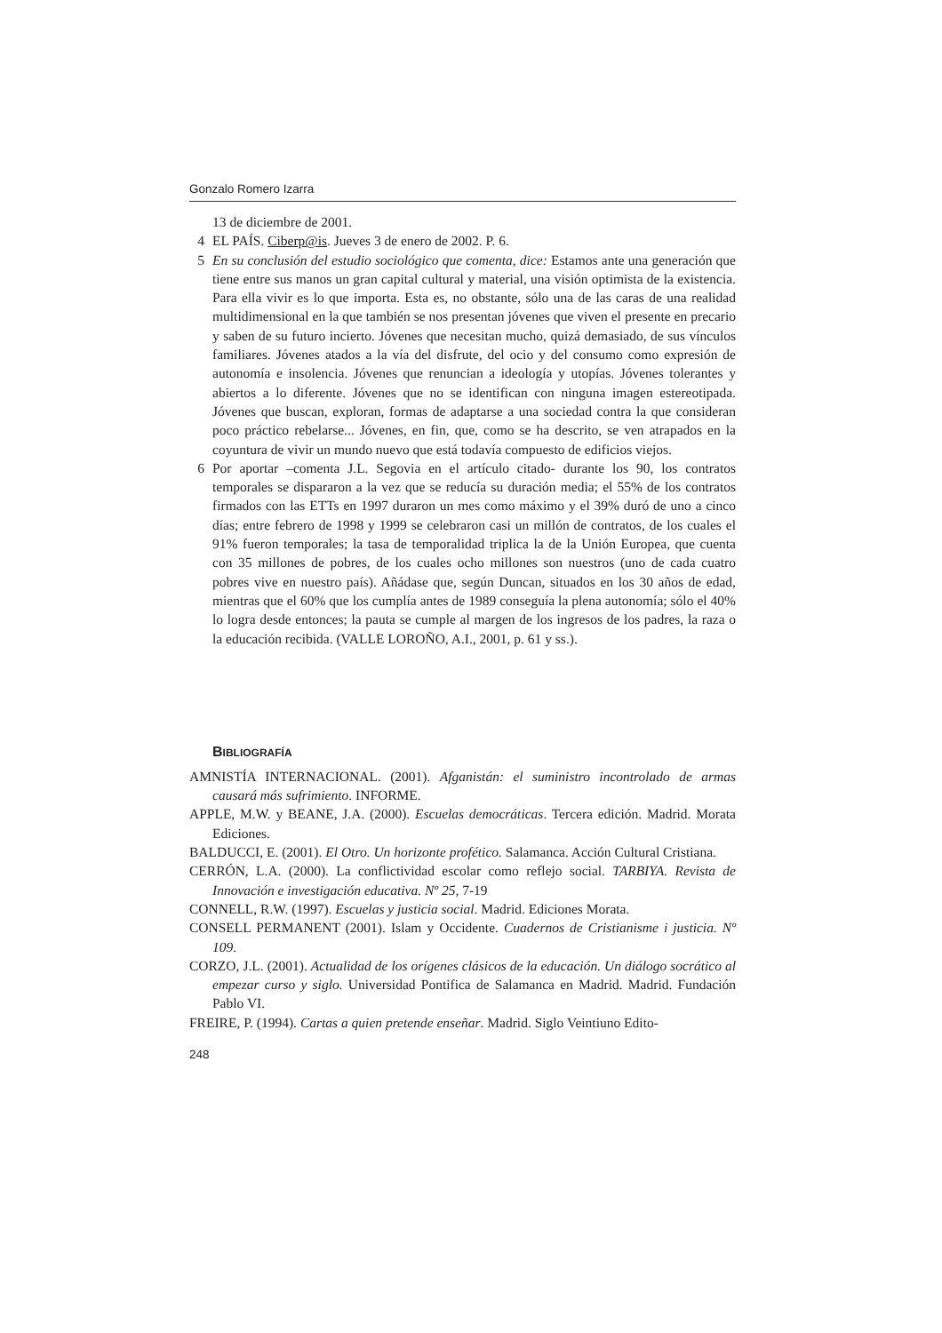Gonzalo Romero Izarra
13 de diciembre de 2001.
4 EL PAÍS. Ciberp@is. Jueves 3 de enero de 2002. P. 6.
5 En su conclusión del estudio sociológico que comenta, dice: Estamos ante una generación que tiene entre sus manos un gran capital cultural y material, una visión optimista de la existencia. Para ella vivir es lo que importa. Esta es, no obstante, sólo una de las caras de una realidad multidimensional en la que también se nos presentan jóvenes que viven el presente en precario y saben de su futuro incierto. Jóvenes que necesitan mucho, quizá demasiado, de sus vínculos familiares. Jóvenes atados a la vía del disfrute, del ocio y del consumo como expresión de autonomía e insolencia. Jóvenes que renuncian a ideología y utopías. Jóvenes tolerantes y abiertos a lo diferente. Jóvenes que no se identifican con ninguna imagen estereotipada. Jóvenes que buscan, exploran, formas de adaptarse a una sociedad contra la que consideran poco práctico rebelarse... Jóvenes, en fin, que, como se ha descrito, se ven atrapados en la coyuntura de vivir un mundo nuevo que está todavía compuesto de edificios viejos.
6 Por aportar –comenta J.L. Segovia en el artículo citado- durante los 90, los contratos temporales se dispararon a la vez que se reducía su duración media; el 55% de los contratos firmados con las ETTs en 1997 duraron un mes como máximo y el 39% duró de uno a cinco días; entre febrero de 1998 y 1999 se celebraron casi un millón de contratos, de los cuales el 91% fueron temporales; la tasa de temporalidad triplica la de la Unión Europea, que cuenta con 35 millones de pobres, de los cuales ocho millones son nuestros (uno de cada cuatro pobres vive en nuestro país). Añádase que, según Duncan, situados en los 30 años de edad, mientras que el 60% que los cumplía antes de 1989 conseguía la plena autonomía; sólo el 40% lo logra desde entonces; la pauta se cumple al margen de los ingresos de los padres, la raza o la educación recibida. (VALLE LOROÑO, A.I., 2001, p. 61 y ss.).
BIBLIOGRAFÍA
AMNISTÍA INTERNACIONAL. (2001). Afganistán: el suministro incontrolado de armas causará más sufrimiento. INFORME.
APPLE, M.W. y BEANE, J.A. (2000). Escuelas democráticas. Tercera edición. Madrid. Morata Ediciones.
BALDUCCI, E. (2001). El Otro. Un horizonte profético. Salamanca. Acción Cultural Cristiana.
CERRÓN, L.A. (2000). La conflictividad escolar como reflejo social. TARBIYA. Revista de Innovación e investigación educativa. Nº 25, 7-19
CONNELL, R.W. (1997). Escuelas y justicia social. Madrid. Ediciones Morata.
CONSELL PERMANENT (2001). Islam y Occidente. Cuadernos de Cristianisme i justicia. Nº 109.
CORZO, J.L. (2001). Actualidad de los orígenes clásicos de la educación. Un diálogo socrático al empezar curso y siglo. Universidad Pontifica de Salamanca en Madrid. Madrid. Fundación Pablo VI.
FREIRE, P. (1994). Cartas a quien pretende enseñar. Madrid. Siglo Veintiuno Edito-
248